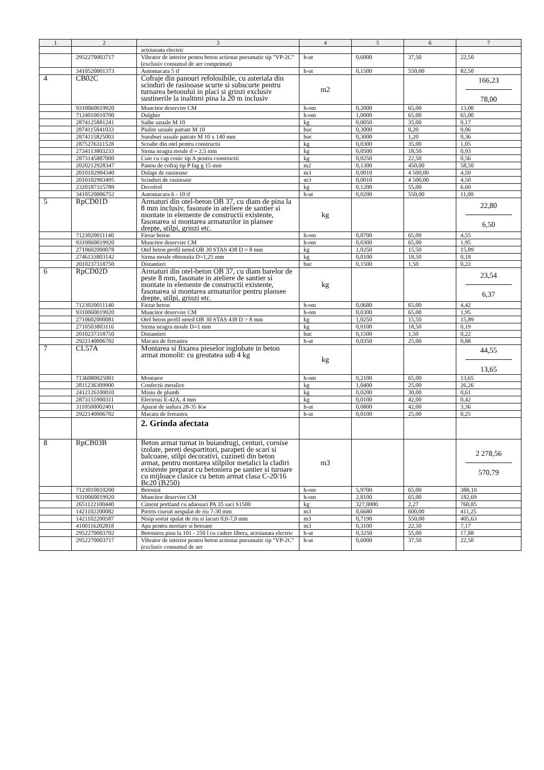| 1 | 2 | 3 | 4 | 5 | 6 | 7 |
| --- | --- | --- | --- | --- | --- | --- |
| | | actoianata electric | | | | |
| | 2952270003717 | Vibrator de interior pentru beton actionat pneumatic tip "VP-2C" (exclusiv consumul de aer comprimat) | h-ut | 0,6000 | 37,50 | 22,50 |
| | 3410520001373 | Automacara 5 tf | h-ut | 0,1500 | 550,00 | 82,50 |
| 4 | CB02C | Cofraje din panouri refolosibile, cu asteriala din scinduri de rasinoase scurte si subscurte pentru turnarea betonului in placi si grinzi exclusiv sustinerile la inaltimi pina la 20 m inclusiv | m2 | | | 166,23 78,00 |
| | 9310060019920 | Muncitor deservire CM | h-om | 0,2000 | 65,00 | 13,00 |
| | 7124010010700 | Dulgher | h-om | 1,0000 | 65,00 | 65,00 |
| | 2874125881241 | Saibe uzuale M 10 | kg | 0,0050 | 35,00 | 0,17 |
| | 2874115841033 | Piulite uzuale patrate M 10 | buc | 0,3000 | 0,20 | 0,06 |
| | 2874115825003 | Suruburi uzuale patrate M 10 x 140 mm | buc | 0,3000 | 1,20 | 0,36 |
| | 2875276311528 | Scoabe din otel pentru constructii | kg | 0,0300 | 35,00 | 1,05 |
| | 2734113803233 | Sirma neagra moale d = 2,5 mm | kg | 0,0500 | 18,50 | 0,93 |
| | 2873145887000 | Cuie cu cap conic tip A pentru constructii | kg | 0,0250 | 22,50 | 0,56 |
| | 2020212928347 | Panou de cofraj tip P fag g 15 mm | m2 | 0,1300 | 450,00 | 58,50 |
| | 2010102904340 | Dulapi de rasinoase | m3 | 0,0010 | 4 500,00 | 4,50 |
| | 2010102903495 | Scinduri de rasinoase | m3 | 0,0010 | 4 500,00 | 4,50 |
| | 2320187315789 | Decofrol | kg | 0,1200 | 55,00 | 6,60 |
| | 3410520006752 | Automacara 6 - 10 tf | h-ut | 0,0200 | 550,00 | 11,00 |
| 5 | RpCD01D | Armaturi din otel-beton OB 37, cu diam de pina la 8 mm inclusiv, fasonate in ateliere de santier si montate in elemente de constructii existente, fasonarea si montarea armaturilor in plansee drepte, stilpi, grinzi etc. | kg | | | 22,80 6,50 |
| | 7123020011140 | Fierar beton | h-om | 0,0700 | 65,00 | 4,55 |
| | 9310060019920 | Muncitor deservire CM | h-om | 0,0300 | 65,00 | 1,95 |
| | 2710602000078 | Otel beton profil neted OB 30 STAS 438 D = 8 mm | kg | 1,0250 | 15,50 | 15,89 |
| | 2746133803142 | Sirma moale obisnuita D=1,25 mm | kg | 0,0100 | 18,50 | 0,18 |
| | 2010237318750 | Distantieri | buc | 0,1500 | 1,50 | 0,22 |
| 6 | RpCD02D | Armaturi din otel-beton OB 37, cu diam barelor de peste 8 mm, fasonate in ateliere de santier si montate in elemente de constructii existente, fasonarea si montarea armaturilor pentru plansee drepte, stilpi, grinzi etc. | kg | | | 23,54 6,37 |
| | 7123020011140 | Fierar beton | h-om | 0,0680 | 65,00 | 4,42 |
| | 9310060019920 | Muncitor deservire CM | h-om | 0,0300 | 65,00 | 1,95 |
| | 2710602000081 | Otel beton profil neted OB 30 STAS 438 D > 8 mm | kg | 1,0250 | 15,50 | 15,89 |
| | 2710503803116 | Sirma neagra moale D=1 mm | kg | 0,0100 | 18,50 | 0,19 |
| | 2010237318750 | Distantieri | buc | 0,1500 | 1,50 | 0,22 |
| | 2922140006702 | Macara de fereastra | h-ut | 0,0350 | 25,00 | 0,88 |
| 7 | CL57A | Montarea si fixarea pieselor inglobate in beton armat monolit: cu greutatea sub 4 kg | kg | | | 44,55 13,65 |
| | 7136080025001 | Montator | h-om | 0,2100 | 65,00 | 13,65 |
| | 2811236309900 | Confectii metalice | kg | 1,0400 | 25,00 | 26,26 |
| | 2412126100010 | Miniu de plumb | kg | 0,0200 | 30,00 | 0,61 |
| | 2873155900311 | Electrozi E-42A, 4 mm | kg | 0,0100 | 42,00 | 0,42 |
| | 3110500002401 | Aparat de sudura 28-35 Kw | h-ut | 0,0800 | 42,00 | 3,36 |
| | 2922140006702 | Macara de fereastra | h-ut | 0,0100 | 25,00 | 0,25 |
| | | 2. Grinda afectata | | | | |
| 8 | RpCB03B | Beton armat turnat in buiandrugi, centuri, cornise izolate, pereti despartitori, parapeti de scari si balcoane, stilpi decorativi, cuzineti din beton armat, pentru montarea stilpilor metalici la cladiri existente preparat cu betoniera pe santier si turnare cu mijloace clasice cu beton armat clasa C-20/16 Bc20 (B250) | m3 | | | 2 278,56 570,79 |
| | 7123010010200 | Betonist | h-om | 5,9700 | 65,00 | 388,10 |
| | 9310060019920 | Muncitor deservire CM | h-om | 2,8100 | 65,00 | 182,69 |
| | 2651122100440 | Ciment portland cu adaosuri PA 35 saci S1500 | kg | 327,0000 | 2,27 | 760,85 |
| | 1421102200082 | Pietris ciuruit nespalat de riu 7-30 mm | m3 | 0,6680 | 600,00 | 411,25 |
| | 1421102200587 | Nisip sortat spalat de riu si lacuri 0,0-7,0 mm | m3 | 0,7190 | 550,00 | 405,63 |
| | 4100116202818 | Apa pentru mortare si betoane | m3 | 0,3100 | 22,50 | 7,17 |
| | 2952270003702 | Betoniera pina la 101 - 250 l cu cadere libera, actoianata electric | h-ut | 0,3250 | 55,00 | 17,88 |
| | 2952270003717 | Vibrator de interior pentru beton actionat pneumatic tip "VP-2C" (exclusiv consumul de aer | h-ut | 0,6000 | 37,50 | 22,50 |